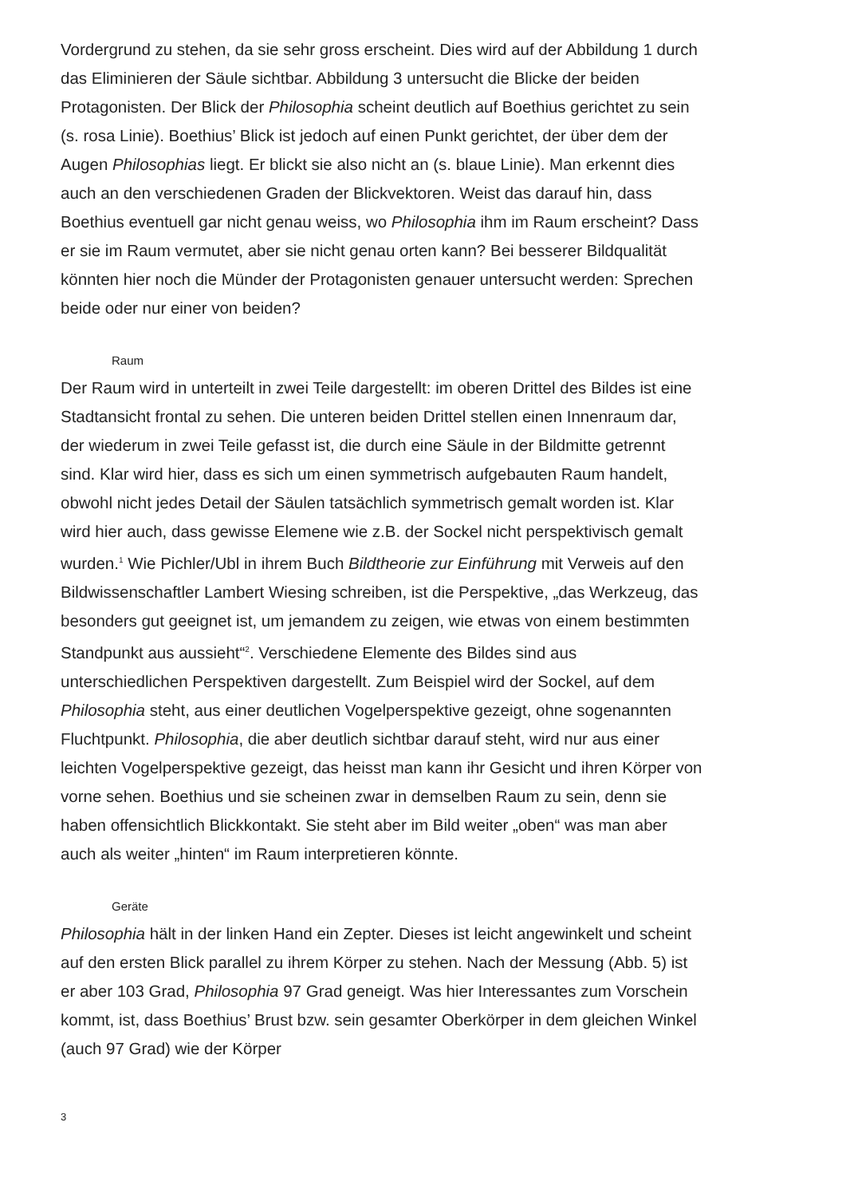Vordergrund zu stehen, da sie sehr gross erscheint. Dies wird auf der Abbildung 1 durch das Eliminieren der Säule sichtbar. Abbildung 3 untersucht die Blicke der beiden Protagonisten. Der Blick der Philosophia scheint deutlich auf Boethius gerichtet zu sein (s. rosa Linie). Boethius’ Blick ist jedoch auf einen Punkt gerichtet, der über dem der Augen Philosophias liegt. Er blickt sie also nicht an (s. blaue Linie). Man erkennt dies auch an den verschiedenen Graden der Blickvektoren. Weist das darauf hin, dass Boethius eventuell gar nicht genau weiss, wo Philosophia ihm im Raum erscheint? Dass er sie im Raum vermutet, aber sie nicht genau orten kann? Bei besserer Bildqualität könnten hier noch die Münder der Protagonisten genauer untersucht werden: Sprechen beide oder nur einer von beiden?
Raum
Der Raum wird in unterteilt in zwei Teile dargestellt: im oberen Drittel des Bildes ist eine Stadtansicht frontal zu sehen. Die unteren beiden Drittel stellen einen Innenraum dar, der wiederum in zwei Teile gefasst ist, die durch eine Säule in der Bildmitte getrennt sind. Klar wird hier, dass es sich um einen symmetrisch aufgebauten Raum handelt, obwohl nicht jedes Detail der Säulen tatsächlich symmetrisch gemalt worden ist. Klar wird hier auch, dass gewisse Elemene wie z.B. der Sockel nicht perspektivisch gemalt wurden.<sup>1</sup> Wie Pichler/Ubl in ihrem Buch Bildtheorie zur Einführung mit Verweis auf den Bildwissenschaftler Lambert Wiesing schreiben, ist die Perspektive, „das Werkzeug, das besonders gut geeignet ist, um jemandem zu zeigen, wie etwas von einem bestimmten Standpunkt aus aussieht“<sup>2</sup>. Verschiedene Elemente des Bildes sind aus unterschiedlichen Perspektiven dargestellt. Zum Beispiel wird der Sockel, auf dem Philosophia steht, aus einer deutlichen Vogelperspektive gezeigt, ohne sogenannten Fluchtpunkt. Philosophia, die aber deutlich sichtbar darauf steht, wird nur aus einer leichten Vogelperspektive gezeigt, das heisst man kann ihr Gesicht und ihren Körper von vorne sehen. Boethius und sie scheinen zwar in demselben Raum zu sein, denn sie haben offensichtlich Blickkontakt. Sie steht aber im Bild weiter „oben“ was man aber auch als weiter „hinten“ im Raum interpretieren könnte.
Geräte
Philosophia hält in der linken Hand ein Zepter. Dieses ist leicht angewinkelt und scheint auf den ersten Blick parallel zu ihrem Körper zu stehen. Nach der Messung (Abb. 5) ist er aber 103 Grad, Philosophia 97 Grad geneigt. Was hier Interessantes zum Vorschein kommt, ist, dass Boethius’ Brust bzw. sein gesamter Oberkörper in dem gleichen Winkel (auch 97 Grad) wie der Körper
3